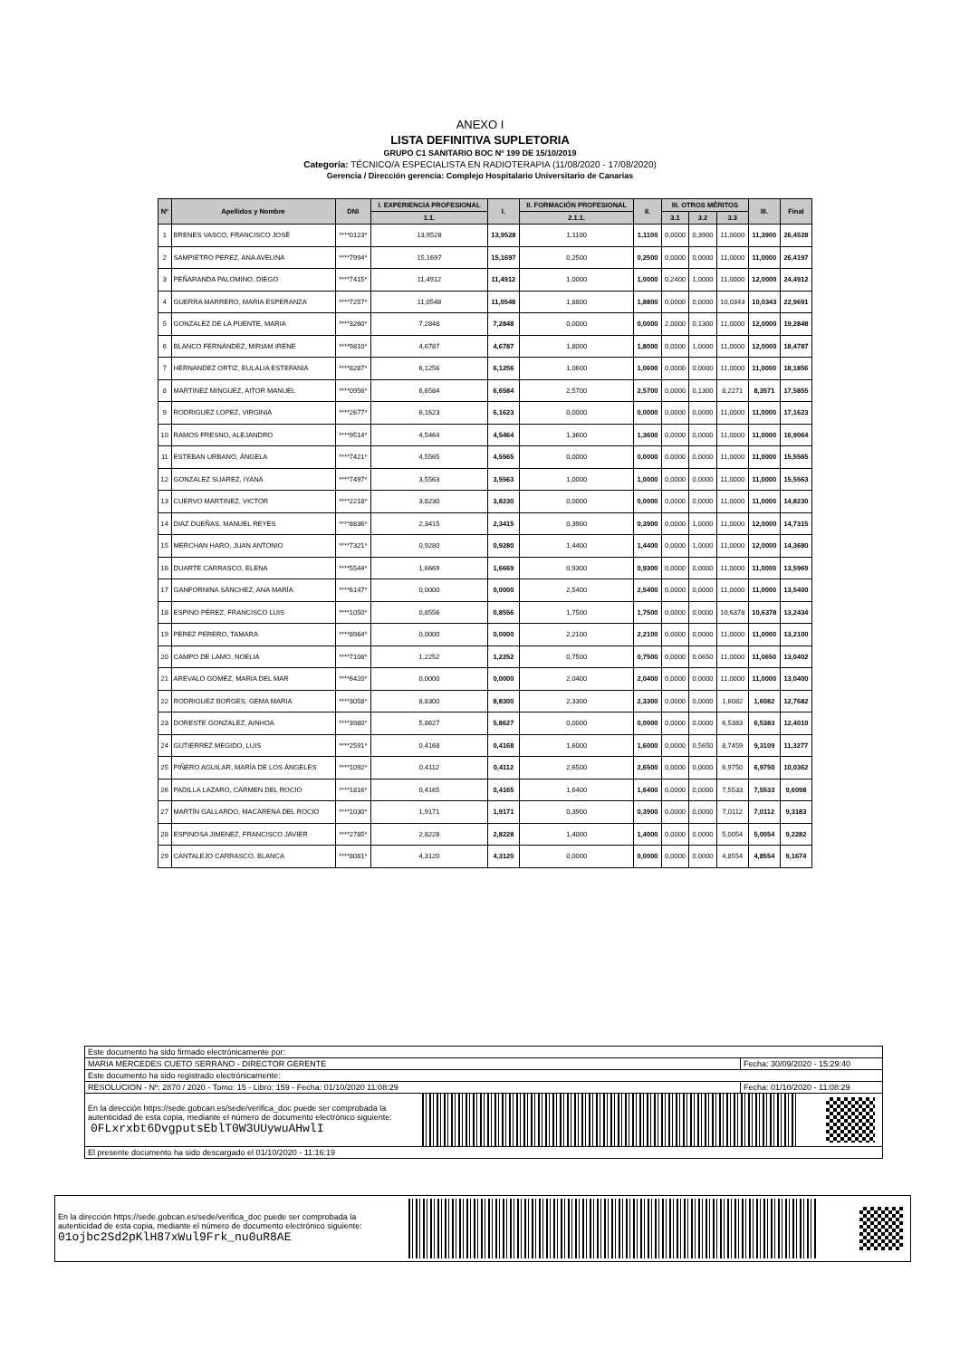ANEXO I
LISTA DEFINITIVA SUPLETORIA
GRUPO C1 SANITARIO BOC Nº 199 DE 15/10/2019
Categoría: TÉCNICO/A ESPECIALISTA EN RADIOTERAPIA (11/08/2020 - 17/08/2020)
Gerencia / Dirección gerencia: Complejo Hospitalario Universitario de Canarias
| Nº | Apellidos y Nombre | DNI | I. EXPERIENCIA PROFESIONAL | I. | II. FORMACIÓN PROFESIONAL | II. | III. OTROS MÉRITOS | | | III. | Final |
| --- | --- | --- | --- | --- | --- | --- | --- | --- | --- | --- | --- |
| | | | 1.1. | | 2.1.1. | | 3.1 | 3.2 | 3.3 | | |
| 1 | BRENES VASCO, FRANCISCO JOSÉ | ****0123* | 13,9528 | 13,9528 | 1,1100 | 1,1100 | 0,0000 | 0,3900 | 11,0000 | 11,3900 | 26,4528 |
| 2 | SAMPIETRO PEREZ, ANA AVELINA | ****7994* | 15,1697 | 15,1697 | 0,2500 | 0,2500 | 0,0000 | 0,0000 | 11,0000 | 11,0000 | 26,4197 |
| 3 | PEÑARANDA PALOMINO, DIEGO | ****7415* | 11,4912 | 11,4912 | 1,0000 | 1,0000 | 0,2400 | 1,0000 | 11,0000 | 12,0000 | 24,4912 |
| 4 | GUERRA MARRERO, MARIA ESPERANZA | ****7257* | 11,0548 | 11,0548 | 1,8800 | 1,8800 | 0,0000 | 0,0000 | 10,0343 | 10,0343 | 22,9691 |
| 5 | GONZALEZ DE LA PUENTE, MARIA | ****3260* | 7,2848 | 7,2848 | 0,0000 | 0,0000 | 2,0000 | 0,1300 | 11,0000 | 12,0000 | 19,2848 |
| 6 | BLANCO FERNÁNDEZ, MIRIAM IRENE | ****9810* | 4,6787 | 4,6787 | 1,8000 | 1,8000 | 0,0000 | 1,0000 | 11,0000 | 12,0000 | 18,4787 |
| 7 | HERNANDEZ ORTIZ, EULALIA ESTEFANIA | ****8287* | 6,1256 | 6,1256 | 1,0600 | 1,0600 | 0,0000 | 0,0000 | 11,0000 | 11,0000 | 18,1856 |
| 8 | MARTINEZ MINGUEZ, AITOR MANUEL | ****0956* | 6,6584 | 6,6584 | 2,5700 | 2,5700 | 0,0000 | 0,1300 | 8,2271 | 8,3571 | 17,5855 |
| 9 | RODRIGUEZ LOPEZ, VIRGINIA | ****2677* | 6,1623 | 6,1623 | 0,0000 | 0,0000 | 0,0000 | 0,0000 | 11,0000 | 11,0000 | 17,1623 |
| 10 | RAMOS FRESNO, ALEJANDRO | ****9514* | 4,5464 | 4,5464 | 1,3600 | 1,3600 | 0,0000 | 0,0000 | 11,0000 | 11,0000 | 16,9064 |
| 11 | ESTEBAN URBANO, ÁNGELA | ****7421* | 4,5565 | 4,5565 | 0,0000 | 0,0000 | 0,0000 | 0,0000 | 11,0000 | 11,0000 | 15,5565 |
| 12 | GONZALEZ SUAREZ, IYANA | ****7497* | 3,5563 | 3,5563 | 1,0000 | 1,0000 | 0,0000 | 0,0000 | 11,0000 | 11,0000 | 15,5563 |
| 13 | CUERVO MARTINEZ, VICTOR | ****2218* | 3,8230 | 3,8230 | 0,0000 | 0,0000 | 0,0000 | 0,0000 | 11,0000 | 11,0000 | 14,8230 |
| 14 | DIAZ DUEÑAS, MANUEL REYES | ****8836* | 2,3415 | 2,3415 | 0,3900 | 0,3900 | 0,0000 | 1,0000 | 11,0000 | 12,0000 | 14,7315 |
| 15 | MERCHAN HARO, JUAN ANTONIO | ****7321* | 0,9280 | 0,9280 | 1,4400 | 1,4400 | 0,0000 | 1,0000 | 11,0000 | 12,0000 | 14,3680 |
| 16 | DUARTE CARRASCO, ELENA | ****5544* | 1,6669 | 1,6669 | 0,9300 | 0,9300 | 0,0000 | 0,0000 | 11,0000 | 11,0000 | 13,5969 |
| 17 | GANFORNINA SÁNCHEZ, ANA MARÍA | ****6147* | 0,0000 | 0,0000 | 2,5400 | 2,5400 | 0,0000 | 0,0000 | 11,0000 | 11,0000 | 13,5400 |
| 18 | ESPINO PÉREZ, FRANCISCO LUIS | ****1050* | 0,8556 | 0,8556 | 1,7500 | 1,7500 | 0,0000 | 0,0000 | 10,6378 | 10,6378 | 13,2434 |
| 19 | PEREZ PERERO, TAMARA | ****8964* | 0,0000 | 0,0000 | 2,2100 | 2,2100 | 0,0000 | 0,0000 | 11,0000 | 11,0000 | 13,2100 |
| 20 | CAMPO DE LAMO, NOELIA | ****7108* | 1,2252 | 1,2252 | 0,7500 | 0,7500 | 0,0000 | 0,0650 | 11,0000 | 11,0650 | 13,0402 |
| 21 | AREVALO GOMEZ, MARIA DEL MAR | ****6420* | 0,0000 | 0,0000 | 2,0400 | 2,0400 | 0,0000 | 0,0000 | 11,0000 | 11,0000 | 13,0400 |
| 22 | RODRIGUEZ BORGES, GEMA MARIA | ****3058* | 8,8300 | 8,8300 | 2,3300 | 2,3300 | 0,0000 | 0,0000 | 1,6082 | 1,6082 | 12,7682 |
| 23 | DORESTE GONZALEZ, AINHOA | ****3980* | 5,8627 | 5,8627 | 0,0000 | 0,0000 | 0,0000 | 0,0000 | 6,5383 | 6,5383 | 12,4010 |
| 24 | GUTIERREZ MEGIDO, LUIS | ****2591* | 0,4168 | 0,4168 | 1,6000 | 1,6000 | 0,0000 | 0,5650 | 8,7459 | 9,3109 | 11,3277 |
| 25 | PIÑERO AGUILAR, MARÍA DE LOS ÁNGELES | ****1092* | 0,4112 | 0,4112 | 2,6500 | 2,6500 | 0,0000 | 0,0000 | 6,9750 | 6,9750 | 10,0362 |
| 26 | PADILLA LAZARO, CARMEN DEL ROCIO | ****1816* | 0,4165 | 0,4165 | 1,6400 | 1,6400 | 0,0000 | 0,0000 | 7,5533 | 7,5533 | 9,6098 |
| 27 | MARTÍN GALLARDO, MACARENA DEL ROCIO | ****1030* | 1,9171 | 1,9171 | 0,3900 | 0,3900 | 0,0000 | 0,0000 | 7,0112 | 7,0112 | 9,3183 |
| 28 | ESPINOSA JIMENEZ, FRANCISCO JAVIER | ****2785* | 2,8228 | 2,8228 | 1,4000 | 1,4000 | 0,0000 | 0,0000 | 5,0054 | 5,0054 | 9,2282 |
| 29 | CANTALEJO CARRASCO, BLANCA | ****8081* | 4,3120 | 4,3120 | 0,0000 | 0,0000 | 0,0000 | 0,0000 | 4,8554 | 4,8554 | 9,1674 |
Este documento ha sido firmado electrónicamente por:
MARIA MERCEDES CUETO SERRANO - DIRECTOR GERENTE Fecha: 30/09/2020 - 15:29:40
Este documento ha sido registrado electrónicamente:
RESOLUCION - Nº: 2870 / 2020 - Tomo: 15 - Libro: 159 - Fecha: 01/10/2020 11:08:29 Fecha: 01/10/2020 - 11:08:29
En la dirección https://sede.gobcan.es/sede/verifica_doc puede ser comprobada la
autenticidad de esta copia, mediante el número de documento electrónico siguiente:
0FLxrxbt6DvgputsEblT0W3UUywuAHwlI
El presente documento ha sido descargado el 01/10/2020 - 11:16:19
En la dirección https://sede.gobcan.es/sede/verifica_doc puede ser comprobada la
autenticidad de esta copia, mediante el número de documento electrónico siguiente:
01ojbc2Sd2pKlH87xWul9Frk_nu0uR8AE